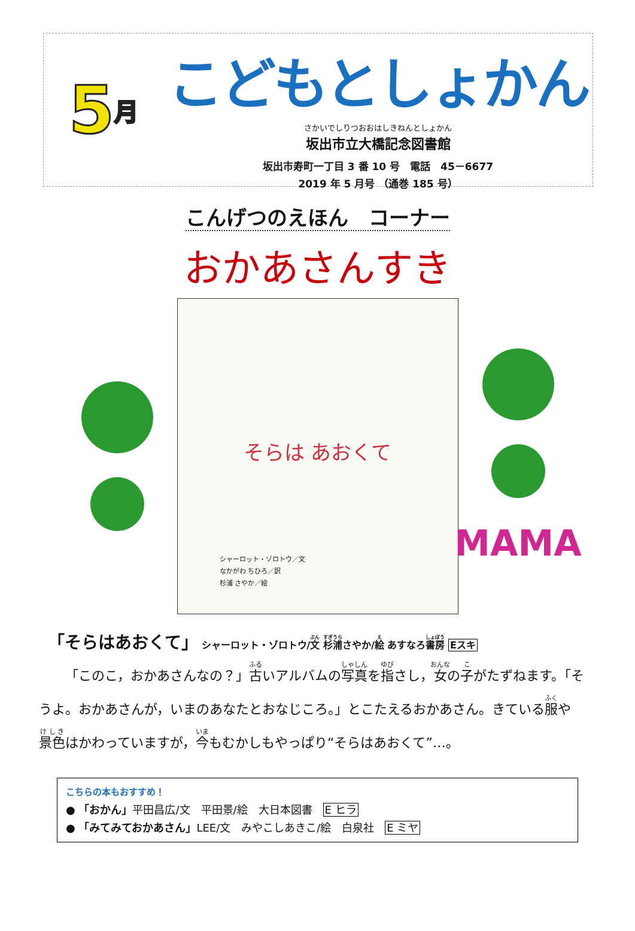5 月
こどもとしょかん
さかいでしりつおおはしきねんとしょかん
坂出市立大橋記念図書館
坂出市寿町一丁目 3 番 10 号　電話　45－6677
2019 年 5 月号 （通巻 185 号）
こんげつのえほん　コーナー
おかあさんすき
そらは あおくて
シャーロット・ゾロトウ／文
なかがわ ちひろ／訳
杉浦 さやか／絵
MAMA
「そらはあおくて」 シャーロット・ゾロトウ/文 杉浦さやか/絵 あすなろ書房 Eスキ
「このこ，おかあさんなの？」古いアルバムの写真を指さし，女の子がたずねます。「そうよ。おかあさんが，いまのあなたとおなじころ。」とこたえるおかあさん。きている服や景色はかわっていますが，今もむかしもやっぱり“そらはあおくて”…。
こちらの本もおすすめ！
● 「おかん」平田昌広/文　平田景/絵　大日本図書　E ヒラ
● 「みてみておかあさん」LEE/文　みやこしあきこ/絵　白泉社　E ミヤ